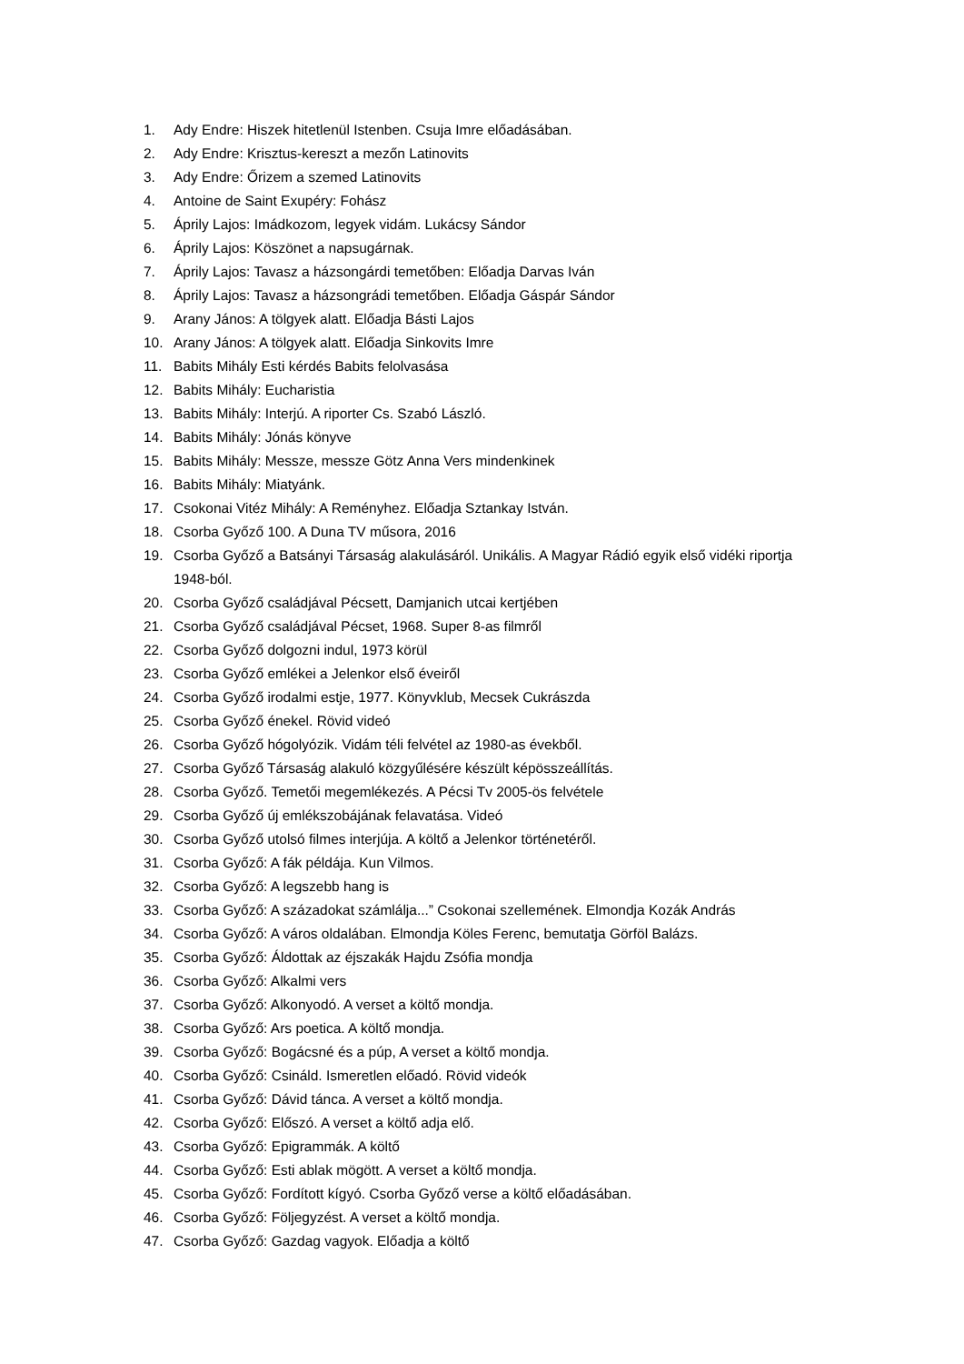1. Ady Endre: Hiszek hitetlenül Istenben. Csuja Imre előadásában.
2. Ady Endre: Krisztus-kereszt a mezőn Latinovits
3. Ady Endre: Őrizem a szemed Latinovits
4. Antoine de Saint Exupéry: Fohász
5. Áprily Lajos: Imádkozom, legyek vidám. Lukácsy Sándor
6. Áprily Lajos: Köszönet a napsugárnak.
7. Áprily Lajos: Tavasz a házsongárdi temetőben: Előadja Darvas Iván
8. Áprily Lajos: Tavasz a házsongrádi temetőben. Előadja Gáspár Sándor
9. Arany János: A tölgyek alatt. Előadja Básti Lajos
10. Arany János: A tölgyek alatt. Előadja Sinkovits Imre
11. Babits Mihály Esti kérdés Babits felolvasása
12. Babits Mihály: Eucharistia
13. Babits Mihály: Interjú. A riporter Cs. Szabó László.
14. Babits Mihály: Jónás könyve
15. Babits Mihály: Messze, messze Götz Anna Vers mindenkinek
16. Babits Mihály: Miatyánk.
17. Csokonai Vitéz Mihály: A Reményhez. Előadja Sztankay István.
18. Csorba Győző 100. A Duna TV műsora, 2016
19. Csorba Győző a Batsányi Társaság alakulásáról. Unikális. A Magyar Rádió egyik első vidéki riportja 1948-ból.
20. Csorba Győző családjával Pécsett, Damjanich utcai kertjében
21. Csorba Győző családjával Pécset, 1968. Super 8-as filmről
22. Csorba Győző dolgozni indul, 1973 körül
23. Csorba Győző emlékei a Jelenkor első éveiről
24. Csorba Győző irodalmi estje, 1977. Könyvklub, Mecsek Cukrászda
25. Csorba Győző énekel. Rövid videó
26. Csorba Győző hógolyózik. Vidám téli felvétel az 1980-as évekből.
27. Csorba Győző Társaság alakuló közgyűlésére készült képösszeállítás.
28. Csorba Győző. Temetői megemlékezés. A Pécsi Tv 2005-ös felvétele
29. Csorba Győző új emlékszobájának felavatása. Videó
30. Csorba Győző utolsó filmes interjúja. A költő a Jelenkor történetéről.
31. Csorba Győző: A fák példája. Kun Vilmos.
32. Csorba Győző: A legszebb hang is
33. Csorba Győző: A századokat számlálja...” Csokonai szellemének. Elmondja Kozák András
34. Csorba Győző: A város oldalában. Elmondja Köles Ferenc, bemutatja Görföl Balázs.
35. Csorba Győző: Áldottak az éjszakák Hajdu Zsófia mondja
36. Csorba Győző: Alkalmi vers
37. Csorba Győző: Alkonyodó. A verset a költő mondja.
38. Csorba Győző: Ars poetica. A költő mondja.
39. Csorba Győző: Bogácsné és a púp, A verset a költő mondja.
40. Csorba Győző: Csináld. Ismeretlen előadó. Rövid videók
41. Csorba Győző: Dávid tánca. A verset a költő mondja.
42. Csorba Győző: Előszó. A verset a költő adja elő.
43. Csorba Győző: Epigrammák. A költő
44. Csorba Győző: Esti ablak mögött. A verset a költő mondja.
45. Csorba Győző: Fordított kígyó. Csorba Győző verse a költő előadásában.
46. Csorba Győző: Följegyzést. A verset a költő mondja.
47. Csorba Győző: Gazdag vagyok. Előadja a költő